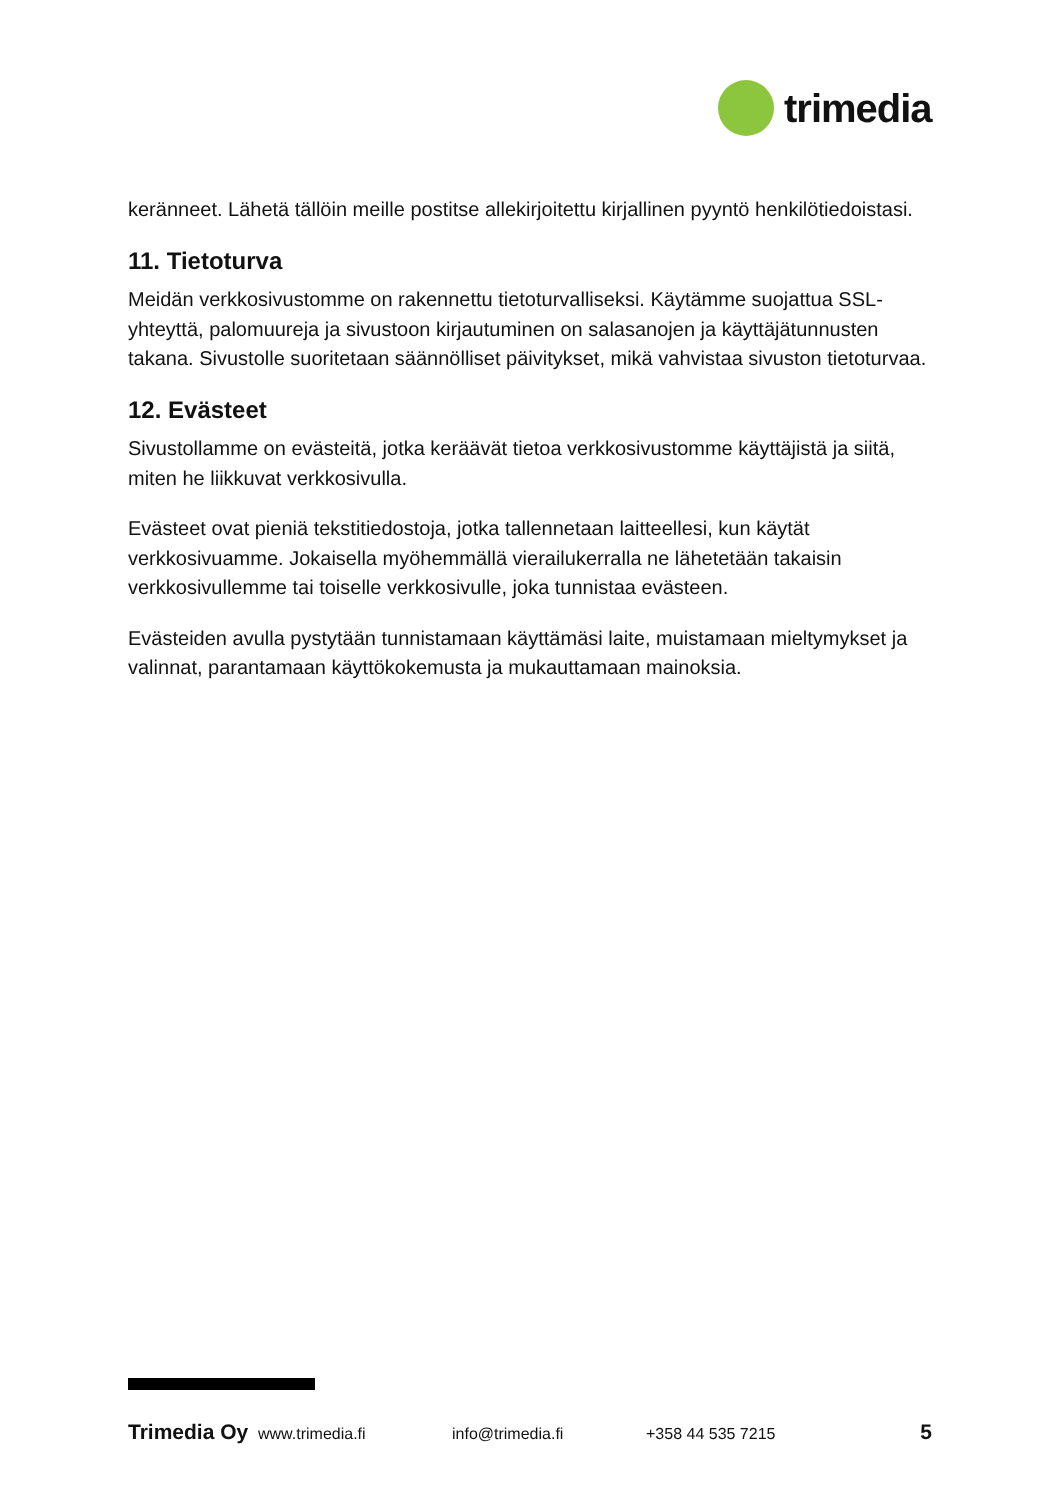trimedia
keränneet. Lähetä tällöin meille postitse allekirjoitettu kirjallinen pyyntö henkilötiedoistasi.
11. Tietoturva
Meidän verkkosivustomme on rakennettu tietoturvalliseksi. Käytämme suojattua SSL-yhteyttä, palomuureja ja sivustoon kirjautuminen on salasanojen ja käyttäjätunnusten takana. Sivustolle suoritetaan säännölliset päivitykset, mikä vahvistaa sivuston tietoturvaa.
12. Evästeet
Sivustollamme on evästeitä, jotka keräävät tietoa verkkosivustomme käyttäjistä ja siitä, miten he liikkuvat verkkosivulla.
Evästeet ovat pieniä tekstitiedostoja, jotka tallennetaan laitteellesi, kun käytät verkkosivuamme. Jokaisella myöhemmällä vierailukerralla ne lähetetään takaisin verkkosivullemme tai toiselle verkkosivulle, joka tunnistaa evästeen.
Evästeiden avulla pystytään tunnistamaan käyttämäsi laite, muistamaan mieltymykset ja valinnat, parantamaan käyttökokemusta ja mukauttamaan mainoksia.
Trimedia Oy www.trimedia.fi info@trimedia.fi +358 44 535 7215 5